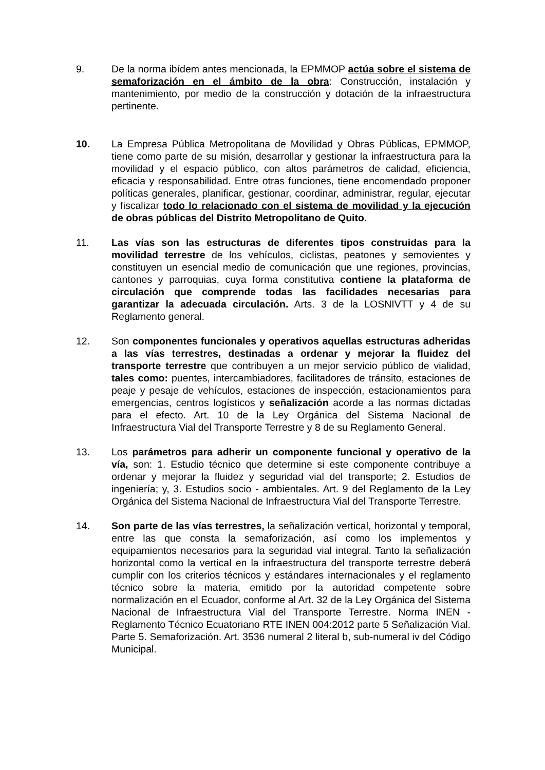9. De la norma ibídem antes mencionada, la EPMMOP actúa sobre el sistema de semaforización en el ámbito de la obra: Construcción, instalación y mantenimiento, por medio de la construcción y dotación de la infraestructura pertinente.
10. La Empresa Pública Metropolitana de Movilidad y Obras Públicas, EPMMOP, tiene como parte de su misión, desarrollar y gestionar la infraestructura para la movilidad y el espacio público, con altos parámetros de calidad, eficiencia, eficacia y responsabilidad. Entre otras funciones, tiene encomendado proponer políticas generales, planificar, gestionar, coordinar, administrar, regular, ejecutar y fiscalizar todo lo relacionado con el sistema de movilidad y la ejecución de obras públicas del Distrito Metropolitano de Quito.
11. Las vías son las estructuras de diferentes tipos construidas para la movilidad terrestre de los vehículos, ciclistas, peatones y semovientes y constituyen un esencial medio de comunicación que une regiones, provincias, cantones y parroquias, cuya forma constitutiva contiene la plataforma de circulación que comprende todas las facilidades necesarias para garantizar la adecuada circulación. Arts. 3 de la LOSNIVTT y 4 de su Reglamento general.
12. Son componentes funcionales y operativos aquellas estructuras adheridas a las vías terrestres, destinadas a ordenar y mejorar la fluidez del transporte terrestre que contribuyen a un mejor servicio público de vialidad, tales como: puentes, intercambiadores, facilitadores de tránsito, estaciones de peaje y pesaje de vehículos, estaciones de inspección, estacionamientos para emergencias, centros logísticos y señalización acorde a las normas dictadas para el efecto. Art. 10 de la Ley Orgánica del Sistema Nacional de Infraestructura Vial del Transporte Terrestre y 8 de su Reglamento General.
13. Los parámetros para adherir un componente funcional y operativo de la vía, son: 1. Estudio técnico que determine si este componente contribuye a ordenar y mejorar la fluidez y seguridad vial del transporte; 2. Estudios de ingeniería; y, 3. Estudios socio - ambientales. Art. 9 del Reglamento de la Ley Orgánica del Sistema Nacional de Infraestructura Vial del Transporte Terrestre.
14. Son parte de las vías terrestres, la señalización vertical, horizontal y temporal, entre las que consta la semaforización, así como los implementos y equipamientos necesarios para la seguridad vial integral. Tanto la señalización horizontal como la vertical en la infraestructura del transporte terrestre deberá cumplir con los criterios técnicos y estándares internacionales y el reglamento técnico sobre la materia, emitido por la autoridad competente sobre normalización en el Ecuador, conforme al Art. 32 de la Ley Orgánica del Sistema Nacional de Infraestructura Vial del Transporte Terrestre. Norma INEN - Reglamento Técnico Ecuatoriano RTE INEN 004:2012 parte 5 Señalización Vial. Parte 5. Semaforización. Art. 3536 numeral 2 literal b, sub-numeral iv del Código Municipal.